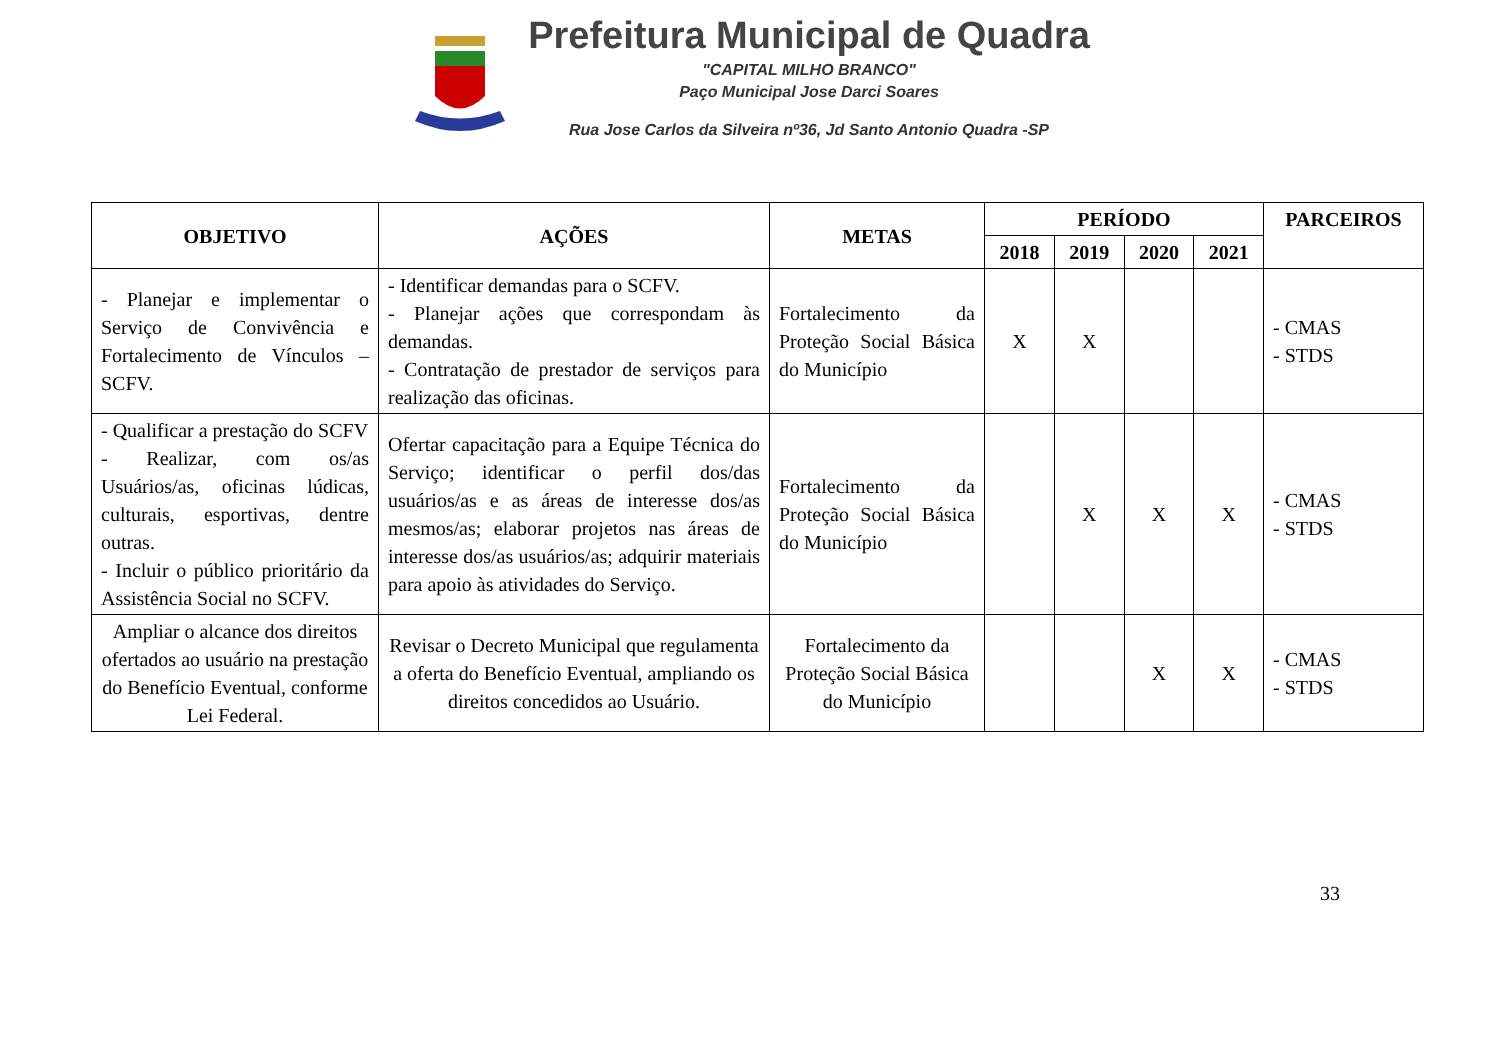Prefeitura Municipal de Quadra
"CAPITAL MILHO BRANCO"
Paço Municipal Jose Darci Soares
Rua Jose Carlos da Silveira nº36, Jd Santo Antonio Quadra -SP
| OBJETIVO | AÇÕES | METAS | PERÍODO | | | | PARCEIROS |
| --- | --- | --- | --- | --- | --- | --- | --- |
| | | | 2018 | 2019 | 2020 | 2021 | |
| - Planejar e implementar o Serviço de Convivência e Fortalecimento de Vínculos – SCFV. | - Identificar demandas para o SCFV. - Planejar ações que correspondam às demandas. - Contratação de prestador de serviços para realização das oficinas. | Fortalecimento da Proteção Social Básica do Município | X | X | | | - CMAS - STDS |
| - Qualificar a prestação do SCFV - Realizar, com os/as Usuários/as, oficinas lúdicas, culturais, esportivas, dentre outras. - Incluir o público prioritário da Assistência Social no SCFV. | Ofertar capacitação para a Equipe Técnica do Serviço; identificar o perfil dos/das usuários/as e as áreas de interesse dos/as mesmos/as; elaborar projetos nas áreas de interesse dos/as usuários/as; adquirir materiais para apoio às atividades do Serviço. | Fortalecimento da Proteção Social Básica do Município | | X | X | X | - CMAS - STDS |
| Ampliar o alcance dos direitos ofertados ao usuário na prestação do Benefício Eventual, conforme Lei Federal. | Revisar o Decreto Municipal que regulamenta a oferta do Benefício Eventual, ampliando os direitos concedidos ao Usuário. | Fortalecimento da Proteção Social Básica do Município | | | X | X | - CMAS - STDS |
33